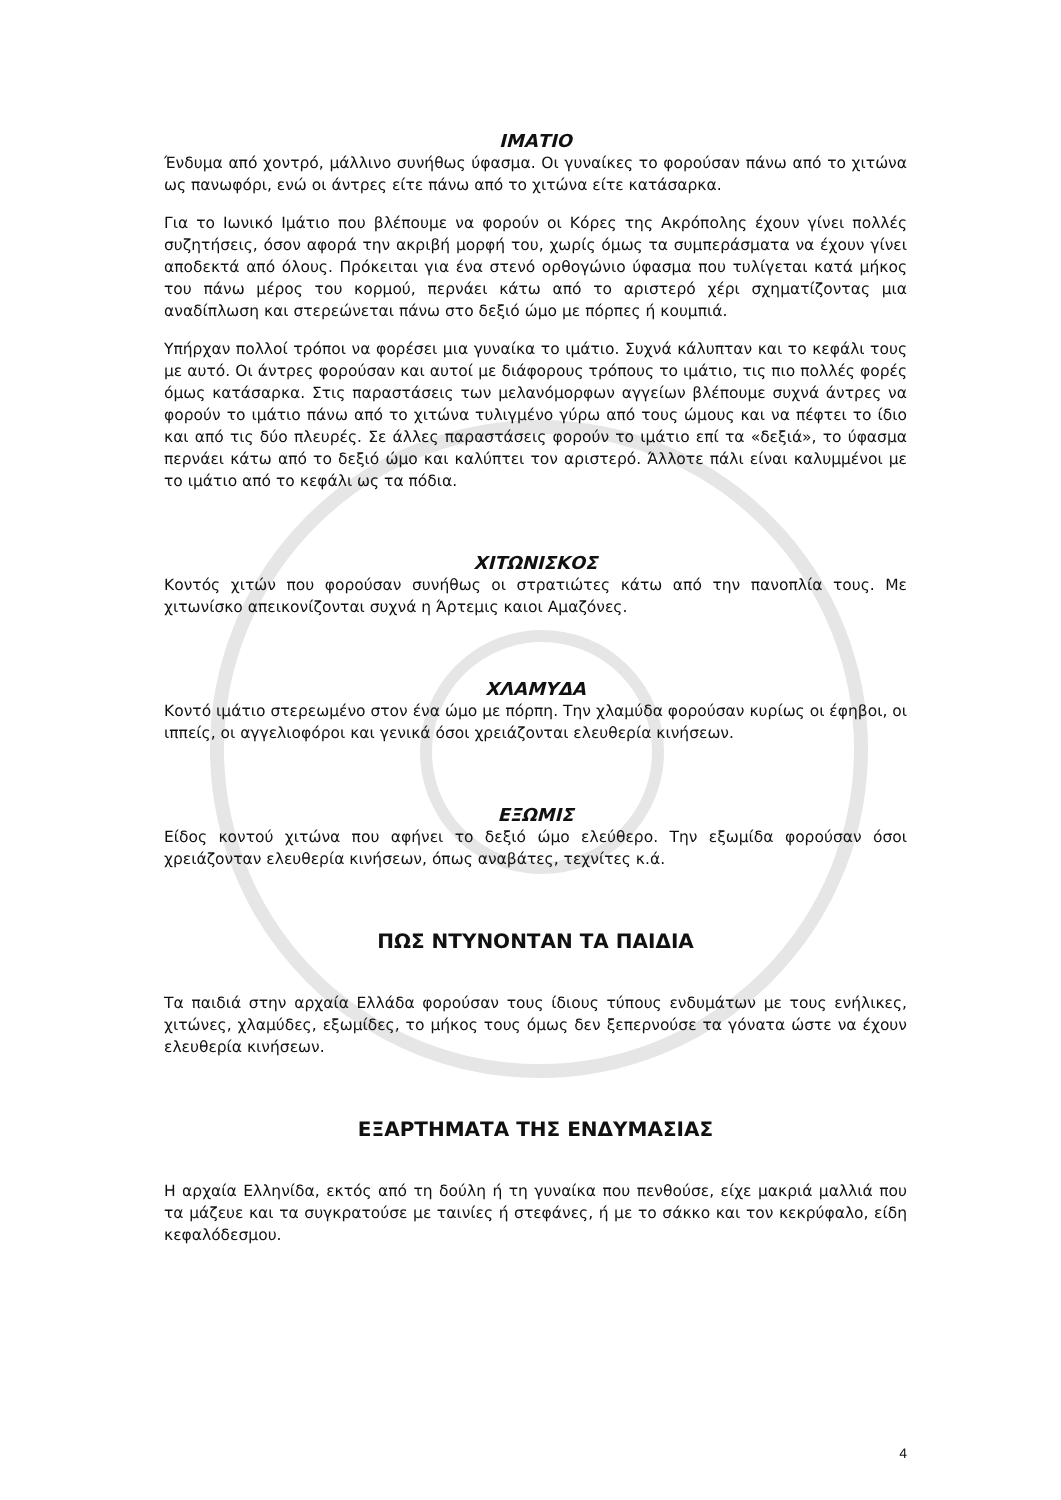ΙΜΑΤΙΟ
Ένδυμα από χοντρό, μάλλινο συνήθως ύφασμα. Οι γυναίκες το φορούσαν πάνω από το χιτώνα ως πανωφόρι, ενώ οι άντρες είτε πάνω από το χιτώνα είτε κατάσαρκα.
Για το Ιωνικό Ιμάτιο που βλέπουμε να φορούν οι Κόρες της Ακρόπολης έχουν γίνει πολλές συζητήσεις, όσον αφορά την ακριβή μορφή του, χωρίς όμως τα συμπεράσματα να έχουν γίνει αποδεκτά από όλους. Πρόκειται για ένα στενό ορθογώνιο ύφασμα που τυλίγεται κατά μήκος του πάνω μέρος του κορμού, περνάει κάτω από το αριστερό χέρι σχηματίζοντας μια αναδίπλωση και στερεώνεται πάνω στο δεξιό ώμο με πόρπες ή κουμπιά.
Υπήρχαν πολλοί τρόποι να φορέσει μια γυναίκα το ιμάτιο. Συχνά κάλυπταν και το κεφάλι τους με αυτό. Οι άντρες φορούσαν και αυτοί με διάφορους τρόπους το ιμάτιο, τις πιο πολλές φορές όμως κατάσαρκα. Στις παραστάσεις των μελανόμορφων αγγείων βλέπουμε συχνά άντρες να φορούν το ιμάτιο πάνω από το χιτώνα τυλιγμένο γύρω από τους ώμους και να πέφτει το ίδιο και από τις δύο πλευρές. Σε άλλες παραστάσεις φορούν το ιμάτιο επί τα «δεξιά», το ύφασμα περνάει κάτω από το δεξιό ώμο και καλύπτει τον αριστερό. Άλλοτε πάλι είναι καλυμμένοι με το ιμάτιο από το κεφάλι ως τα πόδια.
ΧΙΤΩΝΙΣΚΟΣ
Κοντός χιτών που φορούσαν συνήθως οι στρατιώτες κάτω από την πανοπλία τους. Με χιτωνίσκο απεικονίζονται συχνά η Άρτεμις καιοι Αμαζόνες.
ΧΛΑΜΥΔΑ
Κοντό ιμάτιο στερεωμένο στον ένα ώμο με πόρπη. Την χλαμύδα φορούσαν κυρίως οι έφηβοι, οι ιππείς, οι αγγελιοφόροι και γενικά όσοι χρειάζονται ελευθερία κινήσεων.
ΕΞΩΜΙΣ
Είδος κοντού χιτώνα που αφήνει το δεξιό ώμο ελεύθερο. Την εξωμίδα φορούσαν όσοι χρειάζονταν ελευθερία κινήσεων, όπως αναβάτες, τεχνίτες κ.ά.
ΠΩΣ ΝΤΥΝΟΝΤΑΝ ΤΑ ΠΑΙΔΙΑ
Τα παιδιά στην αρχαία Ελλάδα φορούσαν τους ίδιους τύπους ενδυμάτων με τους ενήλικες, χιτώνες, χλαμύδες, εξωμίδες, το μήκος τους όμως δεν ξεπερνούσε τα γόνατα ώστε να έχουν ελευθερία κινήσεων.
ΕΞΑΡΤΗΜΑΤΑ ΤΗΣ ΕΝΔΥΜΑΣΙΑΣ
Η αρχαία Ελληνίδα, εκτός από τη δούλη ή τη γυναίκα που πενθούσε, είχε μακριά μαλλιά που τα μάζευε και τα συγκρατούσε με ταινίες ή στεφάνες, ή με το σάκκο και τον κεκρύφαλο, είδη κεφαλόδεσμου.
4